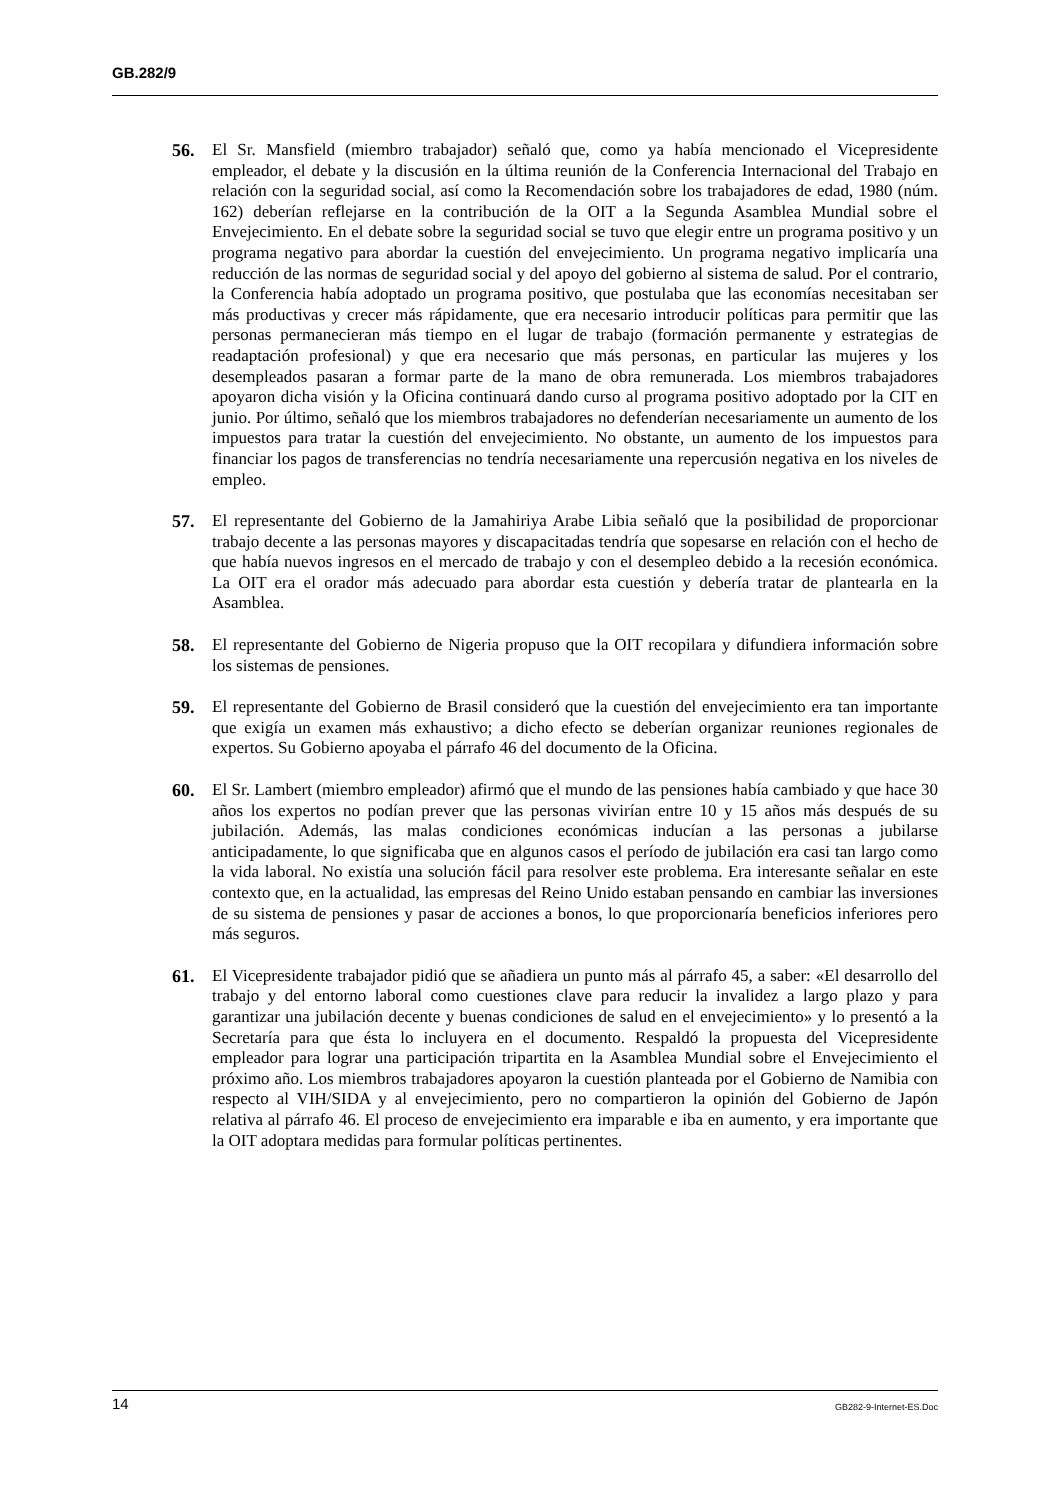GB.282/9
56. El Sr. Mansfield (miembro trabajador) señaló que, como ya había mencionado el Vicepresidente empleador, el debate y la discusión en la última reunión de la Conferencia Internacional del Trabajo en relación con la seguridad social, así como la Recomendación sobre los trabajadores de edad, 1980 (núm. 162) deberían reflejarse en la contribución de la OIT a la Segunda Asamblea Mundial sobre el Envejecimiento. En el debate sobre la seguridad social se tuvo que elegir entre un programa positivo y un programa negativo para abordar la cuestión del envejecimiento. Un programa negativo implicaría una reducción de las normas de seguridad social y del apoyo del gobierno al sistema de salud. Por el contrario, la Conferencia había adoptado un programa positivo, que postulaba que las economías necesitaban ser más productivas y crecer más rápidamente, que era necesario introducir políticas para permitir que las personas permanecieran más tiempo en el lugar de trabajo (formación permanente y estrategias de readaptación profesional) y que era necesario que más personas, en particular las mujeres y los desempleados pasaran a formar parte de la mano de obra remunerada. Los miembros trabajadores apoyaron dicha visión y la Oficina continuará dando curso al programa positivo adoptado por la CIT en junio. Por último, señaló que los miembros trabajadores no defenderían necesariamente un aumento de los impuestos para tratar la cuestión del envejecimiento. No obstante, un aumento de los impuestos para financiar los pagos de transferencias no tendría necesariamente una repercusión negativa en los niveles de empleo.
57. El representante del Gobierno de la Jamahiriya Arabe Libia señaló que la posibilidad de proporcionar trabajo decente a las personas mayores y discapacitadas tendría que sopesarse en relación con el hecho de que había nuevos ingresos en el mercado de trabajo y con el desempleo debido a la recesión económica. La OIT era el orador más adecuado para abordar esta cuestión y debería tratar de plantearla en la Asamblea.
58. El representante del Gobierno de Nigeria propuso que la OIT recopilara y difundiera información sobre los sistemas de pensiones.
59. El representante del Gobierno de Brasil consideró que la cuestión del envejecimiento era tan importante que exigía un examen más exhaustivo; a dicho efecto se deberían organizar reuniones regionales de expertos. Su Gobierno apoyaba el párrafo 46 del documento de la Oficina.
60. El Sr. Lambert (miembro empleador) afirmó que el mundo de las pensiones había cambiado y que hace 30 años los expertos no podían prever que las personas vivirían entre 10 y 15 años más después de su jubilación. Además, las malas condiciones económicas inducían a las personas a jubilarse anticipadamente, lo que significaba que en algunos casos el período de jubilación era casi tan largo como la vida laboral. No existía una solución fácil para resolver este problema. Era interesante señalar en este contexto que, en la actualidad, las empresas del Reino Unido estaban pensando en cambiar las inversiones de su sistema de pensiones y pasar de acciones a bonos, lo que proporcionaría beneficios inferiores pero más seguros.
61. El Vicepresidente trabajador pidió que se añadiera un punto más al párrafo 45, a saber: «El desarrollo del trabajo y del entorno laboral como cuestiones clave para reducir la invalidez a largo plazo y para garantizar una jubilación decente y buenas condiciones de salud en el envejecimiento» y lo presentó a la Secretaría para que ésta lo incluyera en el documento. Respaldó la propuesta del Vicepresidente empleador para lograr una participación tripartita en la Asamblea Mundial sobre el Envejecimiento el próximo año. Los miembros trabajadores apoyaron la cuestión planteada por el Gobierno de Namibia con respecto al VIH/SIDA y al envejecimiento, pero no compartieron la opinión del Gobierno de Japón relativa al párrafo 46. El proceso de envejecimiento era imparable e iba en aumento, y era importante que la OIT adoptara medidas para formular políticas pertinentes.
14 GB282-9-Internet-ES.Doc